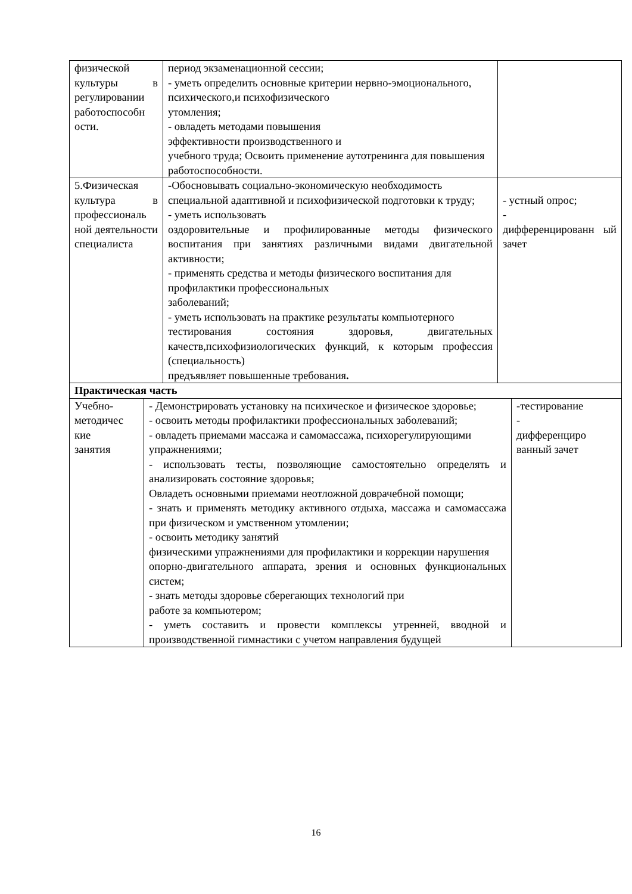| физической культуры в регулировании работоспособн ости. | период экзаменационной сессии; - уметь определить основные критерии нервно-эмоционального, психического,и психофизического утомления; - овладеть методами повышения эффективности производственного и учебного труда; Освоить применение аутотренинга для повышения работоспособности. | |
| 5.Физическая культура в профессиональ ной деятельности специалиста | - Обосновывать социально-экономическую необходимость специальной адаптивной и психофизической подготовки к труду; - уметь использовать оздоровительные и профилированные методы физического воспитания при занятиях различными видами двигательной активности; - применять средства и методы физического воспитания для профилактики профессиональных заболеваний; - уметь использовать на практике результаты компьютерного тестирования состояния здоровья, двигательных качеств,психофизиологических функций, к которым профессия (специальность) предъявляет повышенные требования . | - устный опрос; - дифференцированн ый зачет |
| Практическая часть | | |
| / Учебно-методичес кие занятия / - Демонстрировать установку на психическое и физическое здоровье; - освоить методы профилактики профессиональных заболеваний; - овладеть приемами массажа и самомассажа, психорегулирующими упражнениями; - использовать тесты, позволяющие самостоятельно определять и анализировать состояние здоровья; Овладеть основными приемами неотложной доврачебной помощи; - знать и применять методику активного отдыха, массажа и самомассажа при физическом и умственном утомлении; - освоить методику занятий физическими упражнениями для профилактики и коррекции нарушения опорно-двигательного аппарата, зрения и основных функциональных систем; - знать методы здоровье сберегающих технологий при работе за компьютером; - уметь составить и провести комплексы утренней, вводной и производственной гимнастики с учетом направления будущей / -тестирование - дифференциро ванный зачет / | | |
16